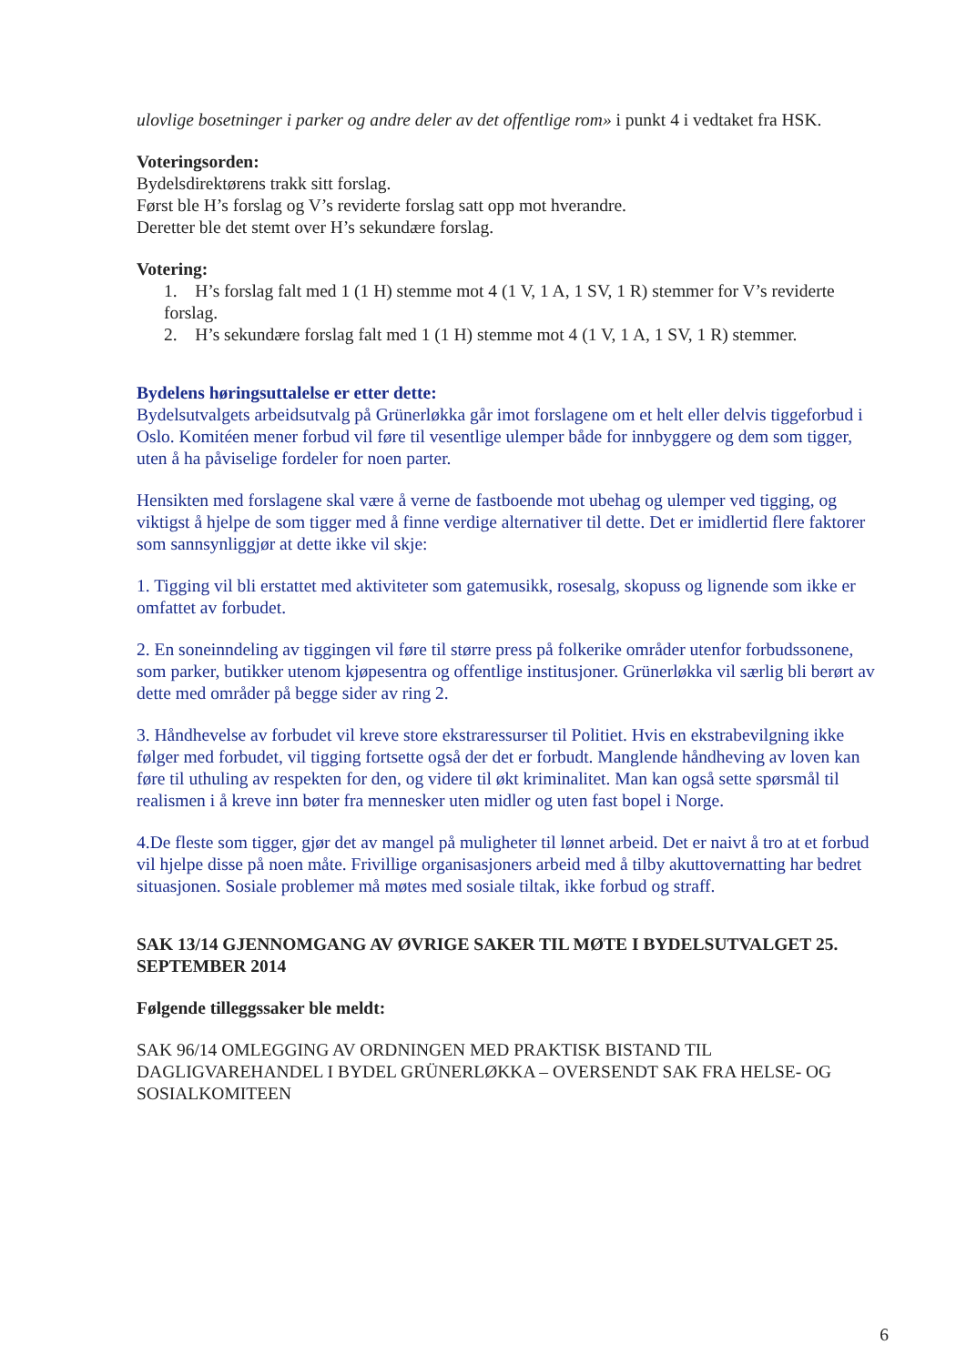ulovlige bosetninger i parker og andre deler av det offentlige rom» i punkt 4 i vedtaket fra HSK.
Voteringsorden:
Bydelsdirektørens trakk sitt forslag.
Først ble H’s forslag og V’s reviderte forslag satt opp mot hverandre.
Deretter ble det stemt over H’s sekundære forslag.
Votering:
1. H’s forslag falt med 1 (1 H) stemme mot 4 (1 V, 1 A, 1 SV, 1 R) stemmer for V’s reviderte forslag.
2. H’s sekundære forslag falt med 1 (1 H) stemme mot 4 (1 V, 1 A, 1 SV, 1 R) stemmer.
Bydelens høringsuttalelse er etter dette:
Bydelsutvalgets arbeidsutvalg på Grünerløkka går imot forslagene om et helt eller delvis tiggeforbud i Oslo. Komitéen mener forbud vil føre til vesentlige ulemper både for innbyggere og dem som tigger, uten å ha påviselige fordeler for noen parter.
Hensikten med forslagene skal være å verne de fastboende mot ubehag og ulemper ved tigging, og viktigst å hjelpe de som tigger med å finne verdige alternativer til dette. Det er imidlertid flere faktorer som sannsynliggjør at dette ikke vil skje:
1. Tigging vil bli erstattet med aktiviteter som gatemusikk, rosesalg, skopuss og lignende som ikke er omfattet av forbudet.
2. En soneinndeling av tiggingen vil føre til større press på folkerike områder utenfor forbudssonene, som parker, butikker utenom kjøpesentra og offentlige institusjoner. Grünerløkka vil særlig bli berørt av dette med områder på begge sider av ring 2.
3. Håndhevelse av forbudet vil kreve store ekstraressurser til Politiet. Hvis en ekstrabevilgning ikke følger med forbudet, vil tigging fortsette også der det er forbudt. Manglende håndheving av loven kan føre til uthuling av respekten for den, og videre til økt kriminalitet. Man kan også sette spørsmål til realismen i å kreve inn bøter fra mennesker uten midler og uten fast bopel i Norge.
4.De fleste som tigger, gjør det av mangel på muligheter til lønnet arbeid. Det er naivt å tro at et forbud vil hjelpe disse på noen måte. Frivillige organisasjoners arbeid med å tilby akuttovernatting har bedret situasjonen. Sosiale problemer må møtes med sosiale tiltak, ikke forbud og straff.
SAK 13/14 GJENNOMGANG AV ØVRIGE SAKER TIL MØTE I BYDELSUTVALGET 25. SEPTEMBER 2014
Følgende tilleggssaker ble meldt:
SAK 96/14 OMLEGGING AV ORDNINGEN MED PRAKTISK BISTAND TIL DAGLIGVAREHANDEL I BYDEL GRÜNERLØKKA – OVERSENDT SAK FRA HELSE- OG SOSIALKOMITEEN
6